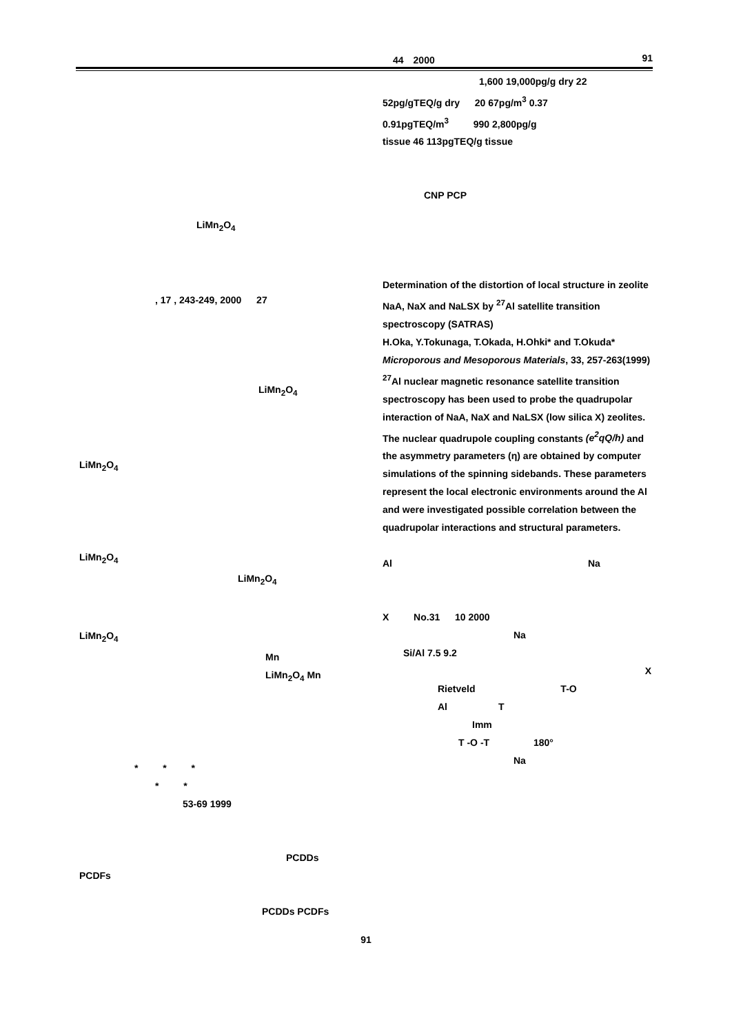44　2000 91
LiMn<sub>2</sub>O<sub>4</sub>
, 17 , 243-249, 2000 　 27
LiMn<sub>2</sub>O<sub>4</sub>
LiMn<sub>2</sub>O<sub>4</sub>
LiMn<sub>2</sub>O<sub>4</sub>
LiMn<sub>2</sub>O<sub>4</sub>
LiMn<sub>2</sub>O<sub>4</sub>
Mn
LiMn<sub>2</sub>O<sub>4</sub> Mn
* 　　 * 　　 *
* 　　 *
53-69 1999
PCDDs
PCDFs
PCDDs PCDFs
1,600 19,000pg/g dry 22
52pg/gTEQ/g dry 　 20 67pg/m<sup>3</sup> 0.37
0.91pgTEQ/m<sup>3</sup> 　　 990 2,800pg/g
tissue 46 113pgTEQ/g tissue
CNP PCP
Determination of the distortion of local structure in zeolite NaA, NaX and NaLSX by <sup>27</sup>Al satellite transition spectroscopy (SATRAS)
H.Oka, Y.Tokunaga, T.Okada, H.Ohki* and T.Okuda*
Microporous and Mesoporous Materials, 33, 257-263(1999)
<sup>27</sup>Al nuclear magnetic resonance satellite transition spectroscopy has been used to probe the quadrupolar interaction of NaA, NaX and NaLSX (low silica X) zeolites. The nuclear quadrupole coupling constants (e<sup>2</sup>qQ/h) and the asymmetry parameters (η) are obtained by computer simulations of the spinning sidebands. These parameters represent the local electronic environments around the Al and were investigated possible correlation between the quadrupolar interactions and structural parameters.
Al Na
X 　　 No.31 　 10 2000
Na
Si/Al 7.5 9.2
X
Rietveld T-O
Al T
Imm
T -O -T 180°
Na
91